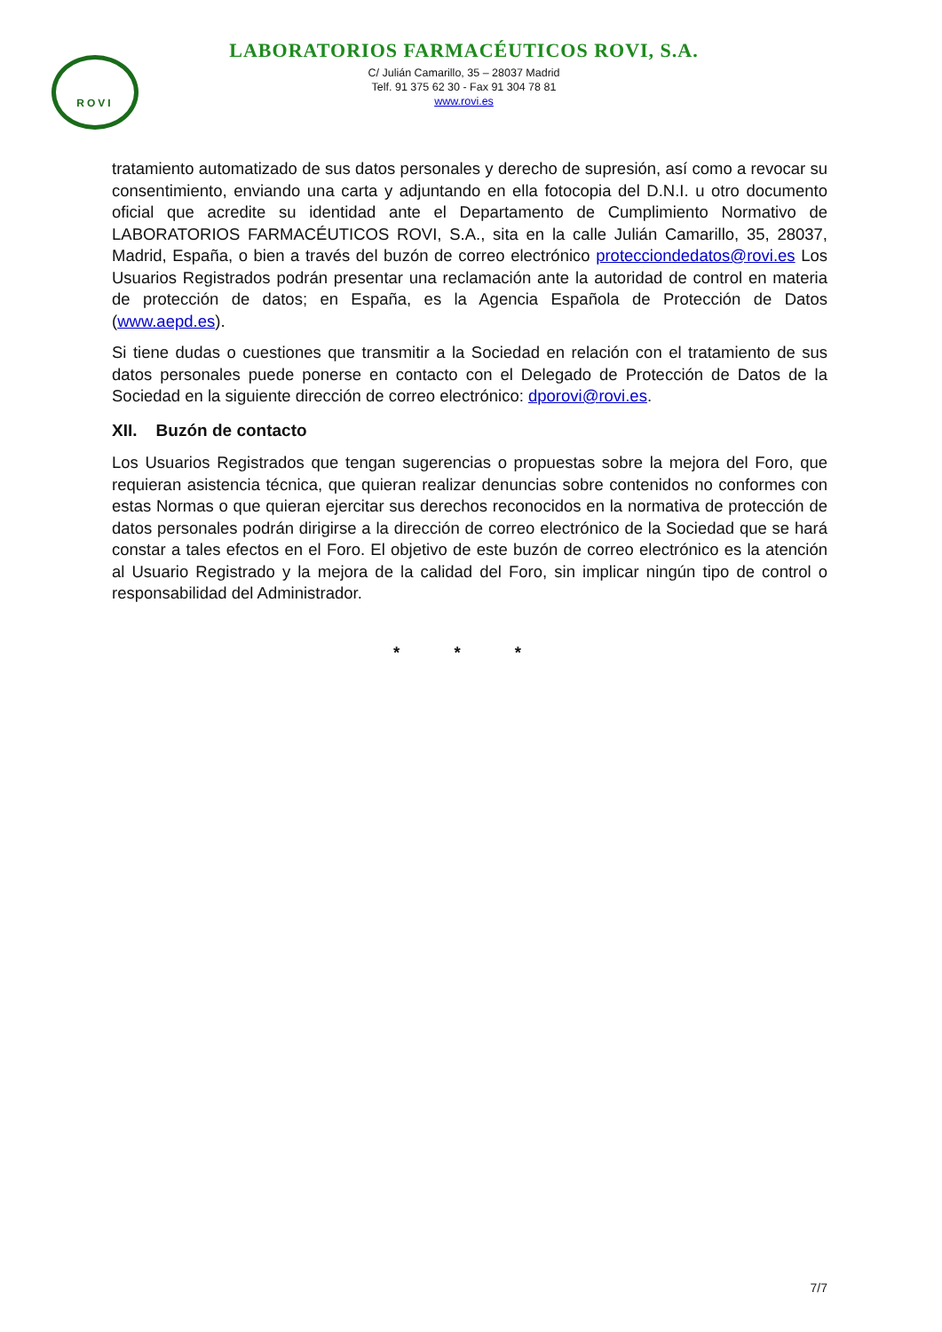ROVI
LABORATORIOS FARMACÉUTICOS ROVI, S.A.
C/ Julián Camarillo, 35 – 28037 Madrid
Telf. 91 375 62 30 - Fax 91 304 78 81
www.rovi.es
tratamiento automatizado de sus datos personales y derecho de supresión, así como a revocar su consentimiento, enviando una carta y adjuntando en ella fotocopia del D.N.I. u otro documento oficial que acredite su identidad ante el Departamento de Cumplimiento Normativo de LABORATORIOS FARMACÉUTICOS ROVI, S.A., sita en la calle Julián Camarillo, 35, 28037, Madrid, España, o bien a través del buzón de correo electrónico protecciondedatos@rovi.es Los Usuarios Registrados podrán presentar una reclamación ante la autoridad de control en materia de protección de datos; en España, es la Agencia Española de Protección de Datos (www.aepd.es).
Si tiene dudas o cuestiones que transmitir a la Sociedad en relación con el tratamiento de sus datos personales puede ponerse en contacto con el Delegado de Protección de Datos de la Sociedad en la siguiente dirección de correo electrónico: dporovi@rovi.es.
XII. Buzón de contacto
Los Usuarios Registrados que tengan sugerencias o propuestas sobre la mejora del Foro, que requieran asistencia técnica, que quieran realizar denuncias sobre contenidos no conformes con estas Normas o que quieran ejercitar sus derechos reconocidos en la normativa de protección de datos personales podrán dirigirse a la dirección de correo electrónico de la Sociedad que se hará constar a tales efectos en el Foro. El objetivo de este buzón de correo electrónico es la atención al Usuario Registrado y la mejora de la calidad del Foro, sin implicar ningún tipo de control o responsabilidad del Administrador.
* * *
7/7